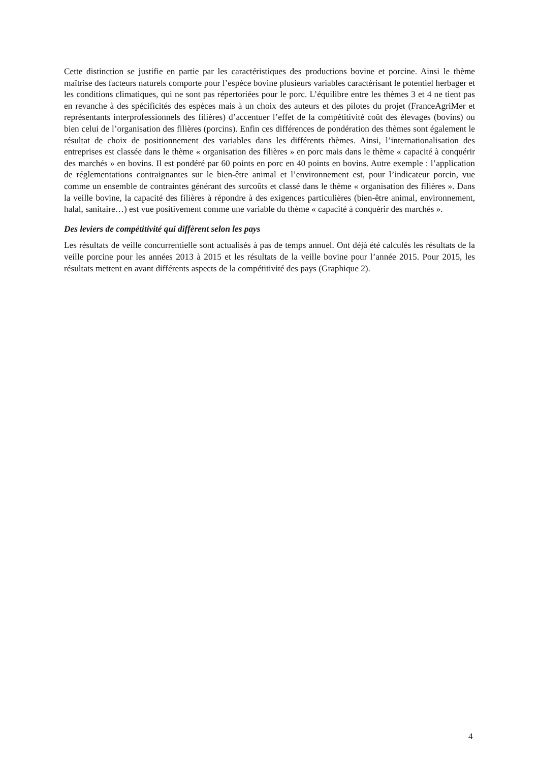Cette distinction se justifie en partie par les caractéristiques des productions bovine et porcine. Ainsi le thème maîtrise des facteurs naturels comporte pour l’espèce bovine plusieurs variables caractérisant le potentiel herbager et les conditions climatiques, qui ne sont pas répertoriées pour le porc. L’équilibre entre les thèmes 3 et 4 ne tient pas en revanche à des spécificités des espèces mais à un choix des auteurs et des pilotes du projet (FranceAgriMer et représentants interprofessionnels des filières) d’accentuer l’effet de la compétitivité coût des élevages (bovins) ou bien celui de l’organisation des filières (porcins). Enfin ces différences de pondération des thèmes sont également le résultat de choix de positionnement des variables dans les différents thèmes. Ainsi, l’internationalisation des entreprises est classée dans le thème « organisation des filières » en porc mais dans le thème « capacité à conquérir des marchés » en bovins. Il est pondéré par 60 points en porc en 40 points en bovins. Autre exemple : l’application de réglementations contraignantes sur le bien-être animal et l’environnement est, pour l’indicateur porcin, vue comme un ensemble de contraintes générant des surcoûts et classé dans le thème « organisation des filières ». Dans la veille bovine, la capacité des filières à répondre à des exigences particulières (bien-être animal, environnement, halal, sanitaire…) est vue positivement comme une variable du thème « capacité à conquérir des marchés ».
Des leviers de compétitivité qui diffèrent selon les pays
Les résultats de veille concurrentielle sont actualisés à pas de temps annuel. Ont déjà été calculés les résultats de la veille porcine pour les années 2013 à 2015 et les résultats de la veille bovine pour l’année 2015. Pour 2015, les résultats mettent en avant différents aspects de la compétitivité des pays (Graphique 2).
4